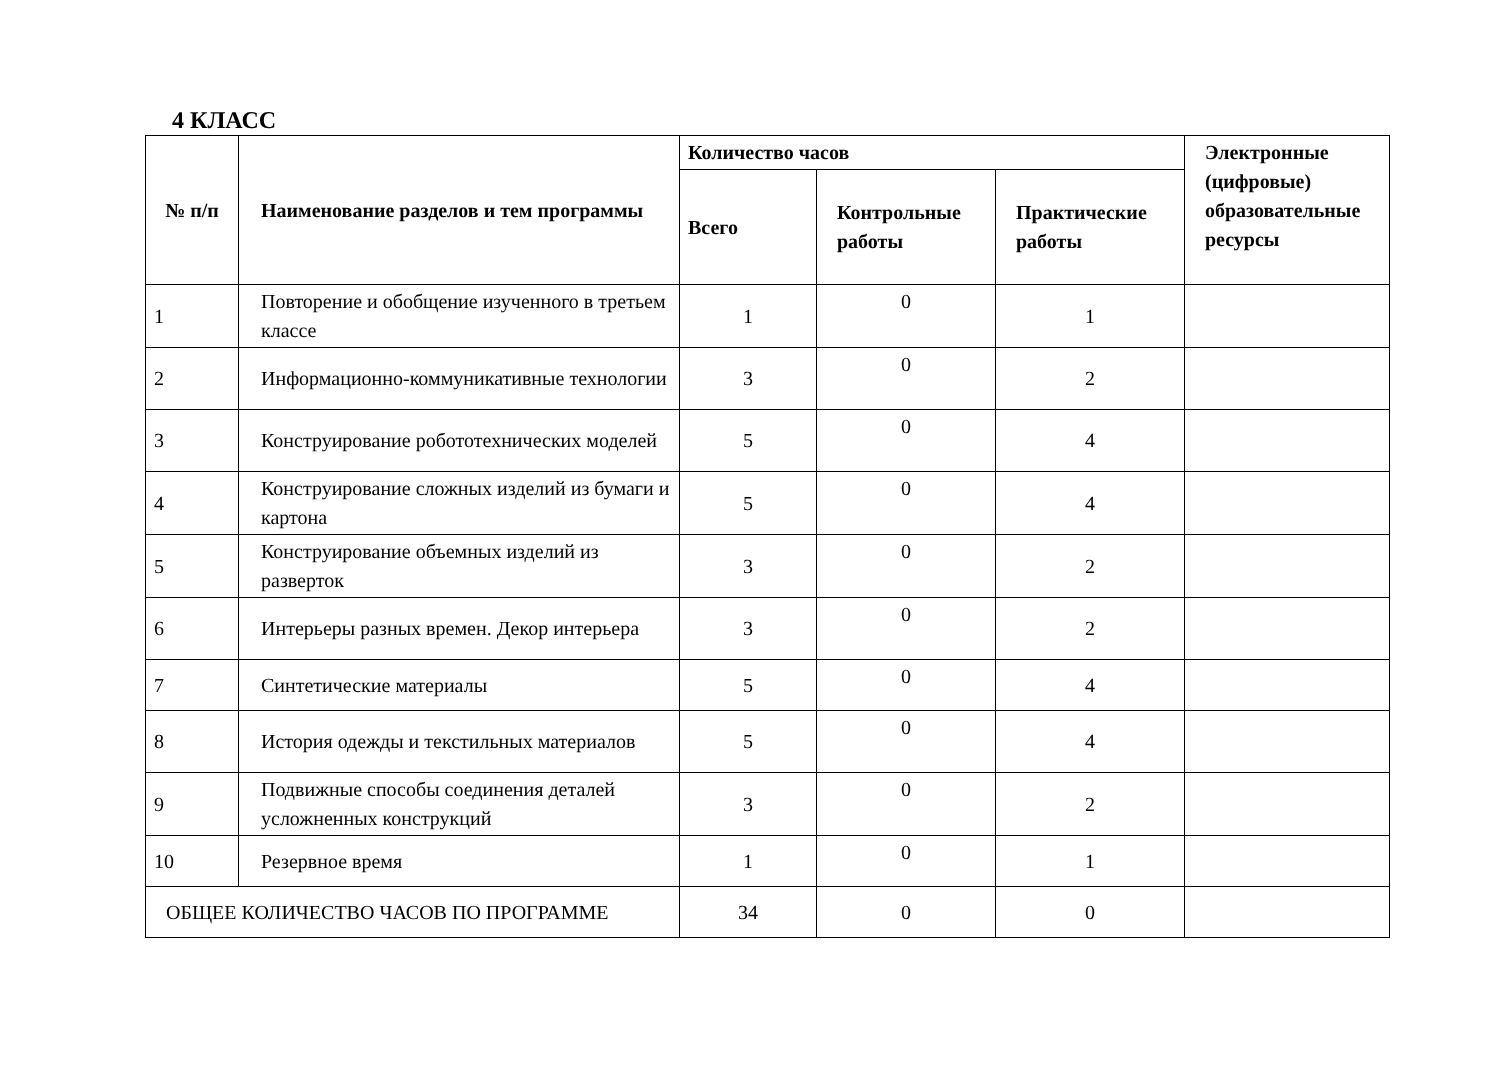4 КЛАСС
| № п/п | Наименование разделов и тем программы | Количество часов | | | Электронные (цифровые) образовательные ресурсы |
| --- | --- | --- | --- | --- | --- |
| | | Всего | Контрольные работы | Практические работы | |
| 1 | Повторение и обобщение изученного в третьем классе | 1 | 0 | 1 | |
| 2 | Информационно-коммуникативные технологии | 3 | 0 | 2 | |
| 3 | Конструирование робототехнических моделей | 5 | 0 | 4 | |
| 4 | Конструирование сложных изделий из бумаги и картона | 5 | 0 | 4 | |
| 5 | Конструирование объемных изделий из разверток | 3 | 0 | 2 | |
| 6 | Интерьеры разных времен. Декор интерьера | 3 | 0 | 2 | |
| 7 | Синтетические материалы | 5 | 0 | 4 | |
| 8 | История одежды и текстильных материалов | 5 | 0 | 4 | |
| 9 | Подвижные способы соединения деталей усложненных конструкций | 3 | 0 | 2 | |
| 10 | Резервное время | 1 | 0 | 1 | |
| ОБЩЕЕ КОЛИЧЕСТВО ЧАСОВ ПО ПРОГРАММЕ | | 34 | 0 | 0 | |